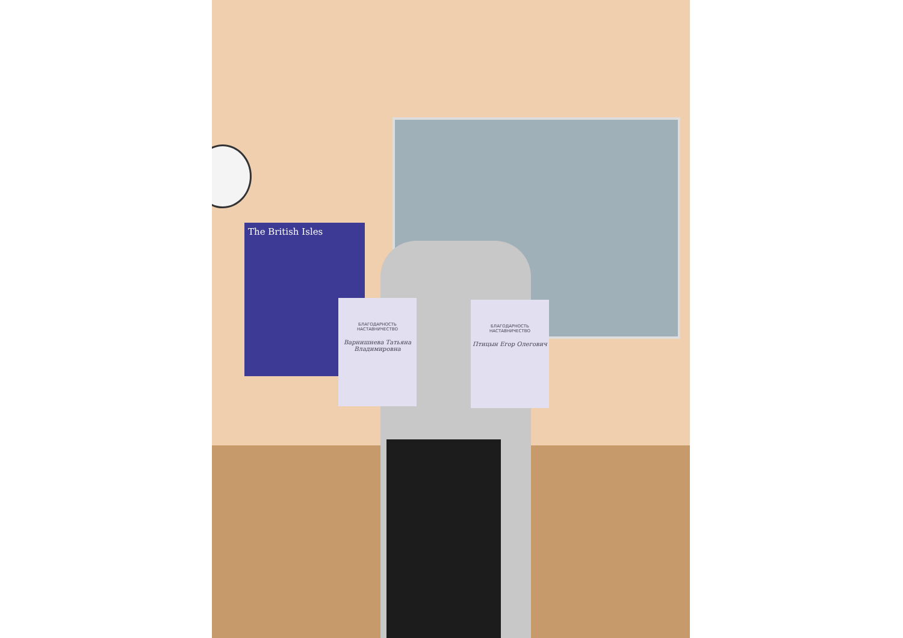The British Isles
БЛАГОДАРНОСТЬ
НАСТАВНИЧЕСТВО
Варнишнева Татьяна Владимировна
БЛАГОДАРНОСТЬ
НАСТАВНИЧЕСТВО
Птицын Егор Олегович